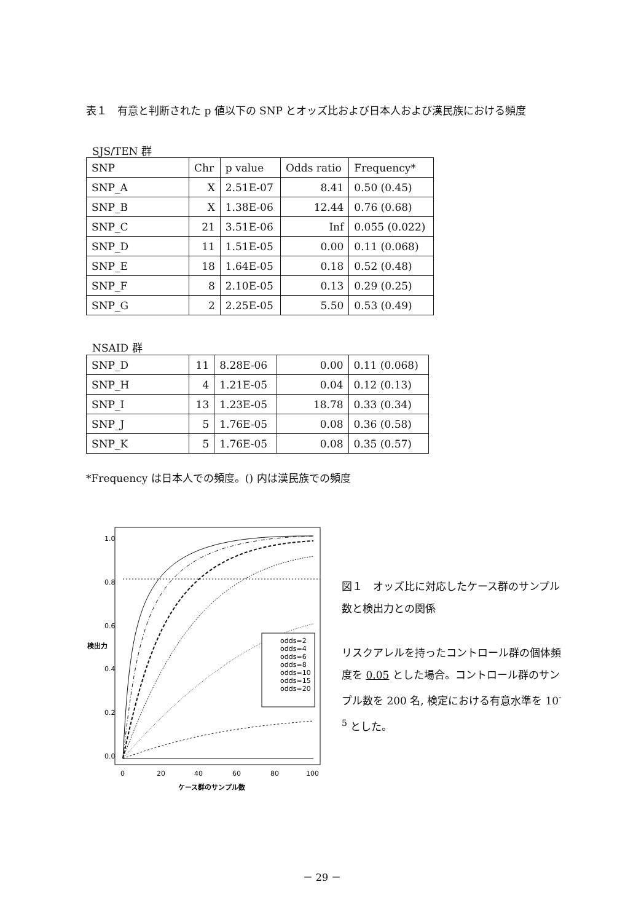表１　有意と判断された p 値以下の SNP とオッズ比および日本人および漢民族における頻度
SJS/TEN 群
| SNP | Chr | p value | Odds ratio | Frequency* |
| SNP_A | X | 2.51E-07 | 8.41 | 0.50 (0.45) |
| SNP_B | X | 1.38E-06 | 12.44 | 0.76 (0.68) |
| SNP_C | 21 | 3.51E-06 | Inf | 0.055 (0.022) |
| SNP_D | 11 | 1.51E-05 | 0.00 | 0.11 (0.068) |
| SNP_E | 18 | 1.64E-05 | 0.18 | 0.52 (0.48) |
| SNP_F | 8 | 2.10E-05 | 0.13 | 0.29 (0.25) |
| SNP_G | 2 | 2.25E-05 | 5.50 | 0.53 (0.49) |
NSAID 群
| SNP_D | 11 | 8.28E-06 | 0.00 | 0.11 (0.068) |
| SNP_H | 4 | 1.21E-05 | 0.04 | 0.12 (0.13) |
| SNP_I | 13 | 1.23E-05 | 18.78 | 0.33 (0.34) |
| SNP_J | 5 | 1.76E-05 | 0.08 | 0.36 (0.58) |
| SNP_K | 5 | 1.76E-05 | 0.08 | 0.35 (0.57) |
*Frequency は日本人での頻度。() 内は漢民族での頻度
odds=2
odds=4
odds=6
odds=8
odds=10
odds=15
odds=20
0
20
40
60
80
100
ケース群のサンプル数
0.0
0.2
0.4
0.6
0.8
1.0
検出力
図１　オッズ比に対応したケース群のサンプル数と検出力との関係
リスクアレルを持ったコントロール群の個体頻度を 0.05 とした場合。コントロール群のサンプル数を 200 名, 検定における有意水準を 10<sup>-5</sup> とした。
－ 29 －